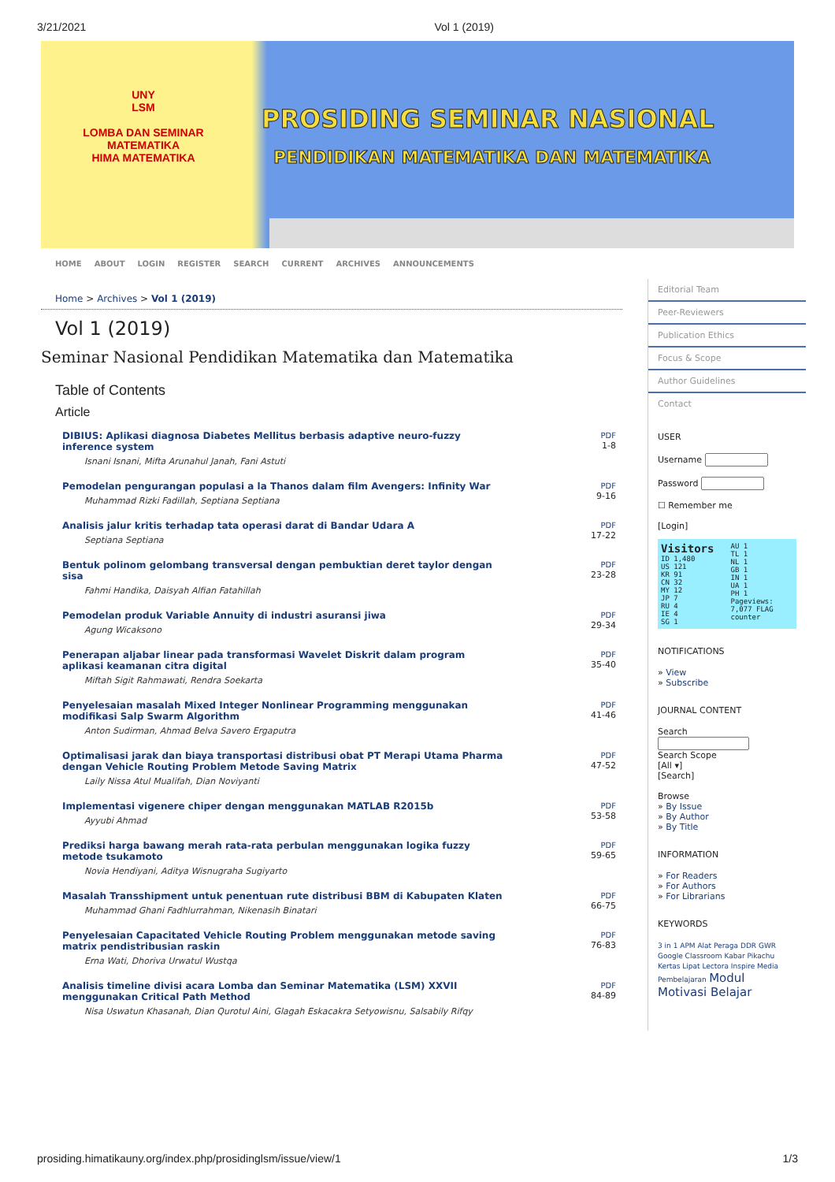3/21/2021 Vol 1 (2019)
UNY
LSM
LOMBA DAN SEMINAR MATEMATIKA
HIMA MATEMATIKA
PROSIDING SEMINAR NASIONAL
PENDIDIKAN MATEMATIKA DAN MATEMATIKA
HOME ABOUT LOGIN REGISTER SEARCH CURRENT ARCHIVES ANNOUNCEMENTS
Home > Archives > Vol 1 (2019)
Vol 1 (2019)
Seminar Nasional Pendidikan Matematika dan Matematika
Table of Contents
Article
DIBIUS: Aplikasi diagnosa Diabetes Mellitus berbasis adaptive neuro-fuzzy inference system
Isnani Isnani, Mifta Arunahul Janah, Fani Astuti
PDF
1-8
Pemodelan pengurangan populasi a la Thanos dalam film Avengers: Infinity War
Muhammad Rizki Fadillah, Septiana Septiana
PDF
9-16
Analisis jalur kritis terhadap tata operasi darat di Bandar Udara A
Septiana Septiana
PDF
17-22
Bentuk polinom gelombang transversal dengan pembuktian deret taylor dengan sisa
Fahmi Handika, Daisyah Alfian Fatahillah
PDF
23-28
Pemodelan produk Variable Annuity di industri asuransi jiwa
Agung Wicaksono
PDF
29-34
Penerapan aljabar linear pada transformasi Wavelet Diskrit dalam program aplikasi keamanan citra digital
Miftah Sigit Rahmawati, Rendra Soekarta
PDF
35-40
Penyelesaian masalah Mixed Integer Nonlinear Programming menggunakan modifikasi Salp Swarm Algorithm
Anton Sudirman, Ahmad Belva Savero Ergaputra
PDF
41-46
Optimalisasi jarak dan biaya transportasi distribusi obat PT Merapi Utama Pharma dengan Vehicle Routing Problem Metode Saving Matrix
Laily Nissa Atul Mualifah, Dian Noviyanti
PDF
47-52
Implementasi vigenere chiper dengan menggunakan MATLAB R2015b
Ayyubi Ahmad
PDF
53-58
Prediksi harga bawang merah rata-rata perbulan menggunakan logika fuzzy metode tsukamoto
Novia Hendiyani, Aditya Wisnugraha Sugiyarto
PDF
59-65
Masalah Transshipment untuk penentuan rute distribusi BBM di Kabupaten Klaten
Muhammad Ghani Fadhlurrahman, Nikenasih Binatari
PDF
66-75
Penyelesaian Capacitated Vehicle Routing Problem menggunakan metode saving matrix pendistribusian raskin
Erna Wati, Dhoriva Urwatul Wustqa
PDF
76-83
Analisis timeline divisi acara Lomba dan Seminar Matematika (LSM) XXVII menggunakan Critical Path Method
Nisa Uswatun Khasanah, Dian Qurotul Aini, Glagah Eskacakra Setyowisnu, Salsabily Rifqy
PDF
84-89
Editorial Team
Peer-Reviewers
Publication Ethics
Focus & Scope
Author Guidelines
Contact
USER
Username
Password
☐ Remember me
[Login]
Visitors
ID 1,480
US 121
KR 91
CN 32
MY 12
JP 7
RU 4
IE 4
SG 1
AU 1
TL 1
NL 1
GB 1
IN 1
UA 1
PH 1
Pageviews: 7,077 FLAG counter
NOTIFICATIONS
» View
» Subscribe
JOURNAL CONTENT
Search
Search Scope
[All ▾]
[Search]
Browse
» By Issue
» By Author
» By Title
INFORMATION
» For Readers
» For Authors
» For Librarians
KEYWORDS
3 in 1 APM Alat Peraga DDR GWR Google Classroom Kabar Pikachu Kertas Lipat Lectora Inspire Media Pembelajaran Modul Motivasi Belajar
prosiding.himatikauny.org/index.php/prosidinglsm/issue/view/1 1/3